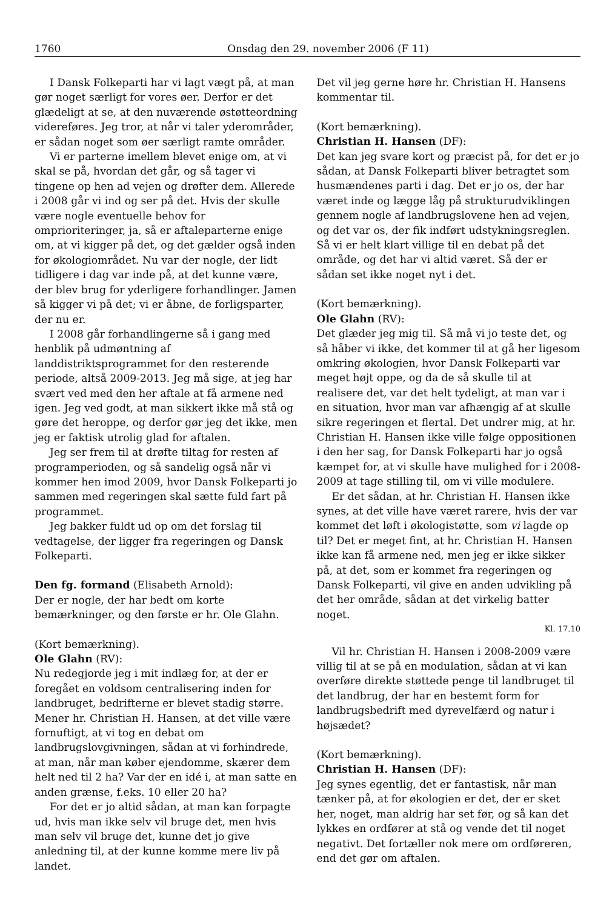1760 Onsdag den 29. november 2006 (F 11)
I Dansk Folkeparti har vi lagt vægt på, at man gør noget særligt for vores øer. Derfor er det glædeligt at se, at den nuværende østøtteordning videreføres. Jeg tror, at når vi taler yderområder, er sådan noget som øer særligt ramte områder.
Vi er parterne imellem blevet enige om, at vi skal se på, hvordan det går, og så tager vi tingene op hen ad vejen og drøfter dem. Allerede i 2008 går vi ind og ser på det. Hvis der skulle være nogle eventuelle behov for omprioriteringer, ja, så er aftaleparterne enige om, at vi kigger på det, og det gælder også inden for økologiområdet. Nu var der nogle, der lidt tidligere i dag var inde på, at det kunne være, der blev brug for yderligere forhandlinger. Jamen så kigger vi på det; vi er åbne, de forligsparter, der nu er.
I 2008 går forhandlingerne så i gang med henblik på udmøntning af landdistriktsprogrammet for den resterende periode, altså 2009-2013. Jeg må sige, at jeg har svært ved med den her aftale at få armene ned igen. Jeg ved godt, at man sikkert ikke må stå og gøre det heroppe, og derfor gør jeg det ikke, men jeg er faktisk utrolig glad for aftalen.
Jeg ser frem til at drøfte tiltag for resten af programperioden, og så sandelig også når vi kommer hen imod 2009, hvor Dansk Folkeparti jo sammen med regeringen skal sætte fuld fart på programmet.
Jeg bakker fuldt ud op om det forslag til vedtagelse, der ligger fra regeringen og Dansk Folkeparti.
Den fg. formand (Elisabeth Arnold):
Der er nogle, der har bedt om korte bemærkninger, og den første er hr. Ole Glahn.
(Kort bemærkning).
Ole Glahn (RV):
Nu redegjorde jeg i mit indlæg for, at der er foregået en voldsom centralisering inden for landbruget, bedrifterne er blevet stadig større. Mener hr. Christian H. Hansen, at det ville være fornuftigt, at vi tog en debat om landbrugslovgivningen, sådan at vi forhindrede, at man, når man køber ejendomme, skærer dem helt ned til 2 ha? Var der en idé i, at man satte en anden grænse, f.eks. 10 eller 20 ha?
For det er jo altid sådan, at man kan forpagte ud, hvis man ikke selv vil bruge det, men hvis man selv vil bruge det, kunne det jo give anledning til, at der kunne komme mere liv på landet.
Det vil jeg gerne høre hr. Christian H. Hansens kommentar til.
(Kort bemærkning).
Christian H. Hansen (DF):
Det kan jeg svare kort og præcist på, for det er jo sådan, at Dansk Folkeparti bliver betragtet som husmændenes parti i dag. Det er jo os, der har været inde og lægge låg på strukturudviklingen gennem nogle af landbrugslovene hen ad vejen, og det var os, der fik indført udstykningsreglen. Så vi er helt klart villige til en debat på det område, og det har vi altid været. Så der er sådan set ikke noget nyt i det.
(Kort bemærkning).
Ole Glahn (RV):
Det glæder jeg mig til. Så må vi jo teste det, og så håber vi ikke, det kommer til at gå her ligesom omkring økologien, hvor Dansk Folkeparti var meget højt oppe, og da de så skulle til at realisere det, var det helt tydeligt, at man var i en situation, hvor man var afhængig af at skulle sikre regeringen et flertal. Det undrer mig, at hr. Christian H. Hansen ikke ville følge oppositionen i den her sag, for Dansk Folkeparti har jo også kæmpet for, at vi skulle have mulighed for i 2008-2009 at tage stilling til, om vi ville modulere.
Er det sådan, at hr. Christian H. Hansen ikke synes, at det ville have været rarere, hvis der var kommet det løft i økologistøtte, som vi lagde op til? Det er meget fint, at hr. Christian H. Hansen ikke kan få armene ned, men jeg er ikke sikker på, at det, som er kommet fra regeringen og Dansk Folkeparti, vil give en anden udvikling på det her område, sådan at det virkelig batter noget.
Kl. 17.10
Vil hr. Christian H. Hansen i 2008-2009 være villig til at se på en modulation, sådan at vi kan overføre direkte støttede penge til landbruget til det landbrug, der har en bestemt form for landbrugsbedrift med dyrevelfærd og natur i højsædet?
(Kort bemærkning).
Christian H. Hansen (DF):
Jeg synes egentlig, det er fantastisk, når man tænker på, at for økologien er det, der er sket her, noget, man aldrig har set før, og så kan det lykkes en ordfører at stå og vende det til noget negativt. Det fortæller nok mere om ordføreren, end det gør om aftalen.